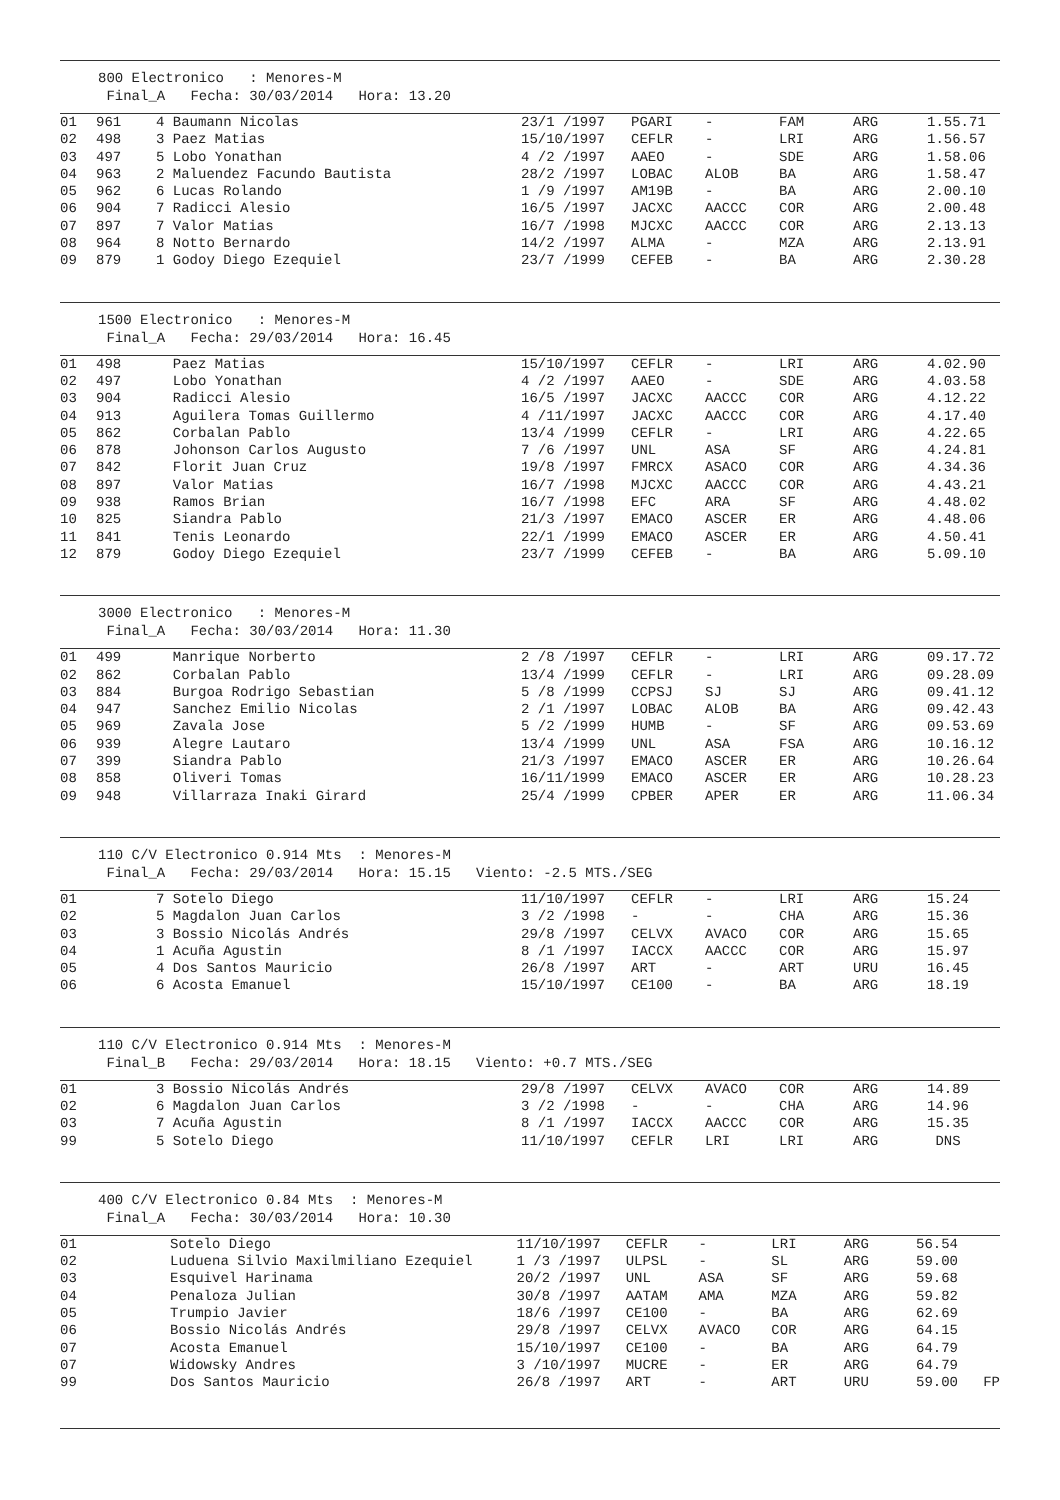800 Electronico : Menores-M Final_A Fecha: 30/03/2014 Hora: 13.20
| 01 | 961 | 4 Baumann Nicolas | 23/1 /1997 | PGARI | - | FAM | ARG | 1.55.71 |
| 02 | 498 | 3 Paez Matias | 15/10/1997 | CEFLR | - | LRI | ARG | 1.56.57 |
| 03 | 497 | 5 Lobo Yonathan | 4 /2 /1997 | AAEO | - | SDE | ARG | 1.58.06 |
| 04 | 963 | 2 Maluendez Facundo Bautista | 28/2 /1997 | LOBAC | ALOB | BA | ARG | 1.58.47 |
| 05 | 962 | 6 Lucas Rolando | 1 /9 /1997 | AM19B | - | BA | ARG | 2.00.10 |
| 06 | 904 | 7 Radicci Alesio | 16/5 /1997 | JACXC | AACCC | COR | ARG | 2.00.48 |
| 07 | 897 | 7 Valor Matias | 16/7 /1998 | MJCXC | AACCC | COR | ARG | 2.13.13 |
| 08 | 964 | 8 Notto Bernardo | 14/2 /1997 | ALMA | - | MZA | ARG | 2.13.91 |
| 09 | 879 | 1 Godoy Diego Ezequiel | 23/7 /1999 | CEFEB | - | BA | ARG | 2.30.28 |
1500 Electronico : Menores-M Final_A Fecha: 29/03/2014 Hora: 16.45
| 01 | 498 | Paez Matias | 15/10/1997 | CEFLR | - | LRI | ARG | 4.02.90 |
| 02 | 497 | Lobo Yonathan | 4 /2 /1997 | AAEO | - | SDE | ARG | 4.03.58 |
| 03 | 904 | Radicci Alesio | 16/5 /1997 | JACXC | AACCC | COR | ARG | 4.12.22 |
| 04 | 913 | Aguilera Tomas Guillermo | 4 /11/1997 | JACXC | AACCC | COR | ARG | 4.17.40 |
| 05 | 862 | Corbalan Pablo | 13/4 /1999 | CEFLR | - | LRI | ARG | 4.22.65 |
| 06 | 878 | Johonson Carlos Augusto | 7 /6 /1997 | UNL | ASA | SF | ARG | 4.24.81 |
| 07 | 842 | Florit Juan Cruz | 19/8 /1997 | FMRCX | ASACO | COR | ARG | 4.34.36 |
| 08 | 897 | Valor Matias | 16/7 /1998 | MJCXC | AACCC | COR | ARG | 4.43.21 |
| 09 | 938 | Ramos Brian | 16/7 /1998 | EFC | ARA | SF | ARG | 4.48.02 |
| 10 | 825 | Siandra Pablo | 21/3 /1997 | EMACO | ASCER | ER | ARG | 4.48.06 |
| 11 | 841 | Tenis Leonardo | 22/1 /1999 | EMACO | ASCER | ER | ARG | 4.50.41 |
| 12 | 879 | Godoy Diego Ezequiel | 23/7 /1999 | CEFEB | - | BA | ARG | 5.09.10 |
3000 Electronico : Menores-M Final_A Fecha: 30/03/2014 Hora: 11.30
| 01 | 499 | Manrique Norberto | 2 /8 /1997 | CEFLR | - | LRI | ARG | 09.17.72 |
| 02 | 862 | Corbalan Pablo | 13/4 /1999 | CEFLR | - | LRI | ARG | 09.28.09 |
| 03 | 884 | Burgoa Rodrigo Sebastian | 5 /8 /1999 | CCPSJ | SJ | SJ | ARG | 09.41.12 |
| 04 | 947 | Sanchez Emilio Nicolas | 2 /1 /1997 | LOBAC | ALOB | BA | ARG | 09.42.43 |
| 05 | 969 | Zavala Jose | 5 /2 /1999 | HUMB | - | SF | ARG | 09.53.69 |
| 06 | 939 | Alegre Lautaro | 13/4 /1999 | UNL | ASA | FSA | ARG | 10.16.12 |
| 07 | 399 | Siandra Pablo | 21/3 /1997 | EMACO | ASCER | ER | ARG | 10.26.64 |
| 08 | 858 | Oliveri Tomas | 16/11/1999 | EMACO | ASCER | ER | ARG | 10.28.23 |
| 09 | 948 | Villarraza Inaki Girard | 25/4 /1999 | CPBER | APER | ER | ARG | 11.06.34 |
110 C/V Electronico 0.914 Mts : Menores-M Final_A Fecha: 29/03/2014 Hora: 15.15 Viento: -2.5 MTS./SEG
| 01 | | 7 Sotelo Diego | 11/10/1997 | CEFLR | - | LRI | ARG | 15.24 |
| 02 | | 5 Magdalon Juan Carlos | 3 /2 /1998 | - | - | CHA | ARG | 15.36 |
| 03 | | 3 Bossio Nicolás Andrés | 29/8 /1997 | CELVX | AVACO | COR | ARG | 15.65 |
| 04 | | 1 Acuña Agustin | 8 /1 /1997 | IACCX | AACCC | COR | ARG | 15.97 |
| 05 | | 4 Dos Santos Mauricio | 26/8 /1997 | ART | - | ART | URU | 16.45 |
| 06 | | 6 Acosta Emanuel | 15/10/1997 | CE100 | - | BA | ARG | 18.19 |
110 C/V Electronico 0.914 Mts : Menores-M Final_B Fecha: 29/03/2014 Hora: 18.15 Viento: +0.7 MTS./SEG
| 01 | | 3 Bossio Nicolás Andrés | 29/8 /1997 | CELVX | AVACO | COR | ARG | 14.89 |
| 02 | | 6 Magdalon Juan Carlos | 3 /2 /1998 | - | - | CHA | ARG | 14.96 |
| 03 | | 7 Acuña Agustin | 8 /1 /1997 | IACCX | AACCC | COR | ARG | 15.35 |
| 99 | | 5 Sotelo Diego | 11/10/1997 | CEFLR | LRI | LRI | ARG | DNS |
400 C/V Electronico 0.84 Mts : Menores-M Final_A Fecha: 30/03/2014 Hora: 10.30
| 01 | | Sotelo Diego | 11/10/1997 | CEFLR | - | LRI | ARG | 56.54 |
| 02 | | Luduena Silvio Maxilmiliano Ezequiel | 1 /3 /1997 | ULPSL | - | SL | ARG | 59.00 |
| 03 | | Esquivel Harinama | 20/2 /1997 | UNL | ASA | SF | ARG | 59.68 |
| 04 | | Penaloza Julian | 30/8 /1997 | AATAM | AMA | MZA | ARG | 59.82 |
| 05 | | Trumpio Javier | 18/6 /1997 | CE100 | - | BA | ARG | 62.69 |
| 06 | | Bossio Nicolás Andrés | 29/8 /1997 | CELVX | AVACO | COR | ARG | 64.15 |
| 07 | | Acosta Emanuel | 15/10/1997 | CE100 | - | BA | ARG | 64.79 |
| 07 | | Widowsky Andres | 3 /10/1997 | MUCRE | - | ER | ARG | 64.79 |
| 99 | | Dos Santos Mauricio | 26/8 /1997 | ART | - | ART | URU | 59.00 FP |